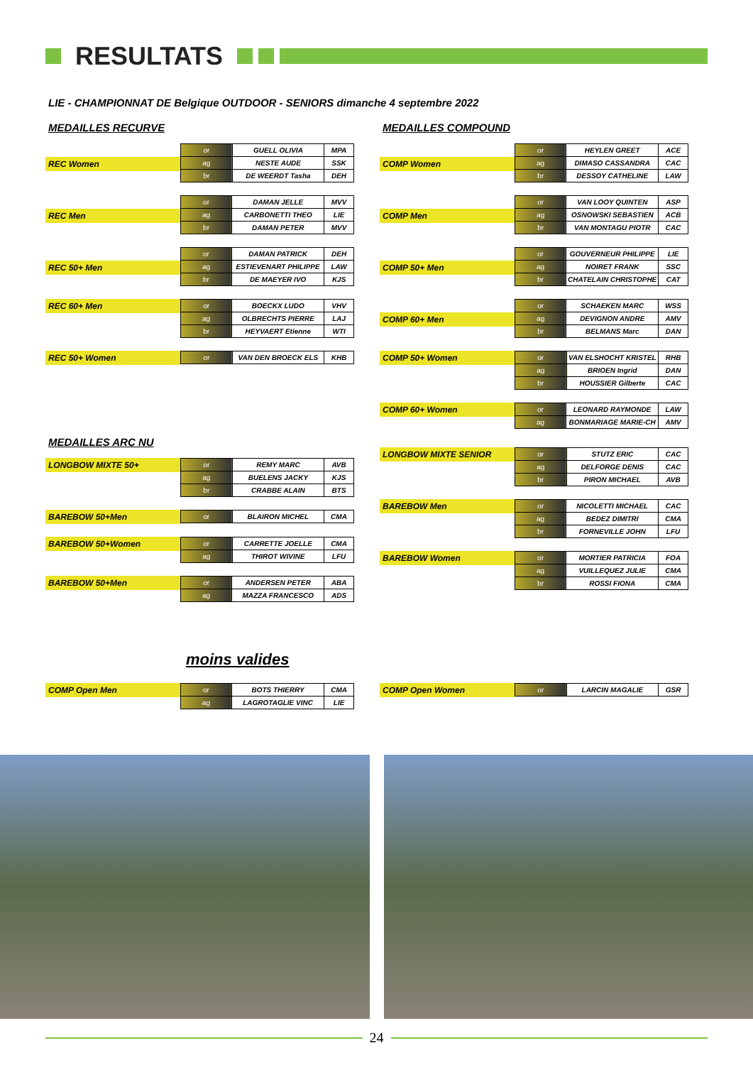RESULTATS
LIE - CHAMPIONNAT DE Belgique OUTDOOR - SENIORS dimanche 4 septembre 2022
MEDAILLES RECURVE
REC Women
| or | GUELL OLIVIA | MPA |
| ag | NESTE AUDE | SSK |
| br | DE WEERDT Tasha | DEH |
REC Men
| or | DAMAN JELLE | MVV |
| ag | CARBONETTI THEO | LIE |
| br | DAMAN PETER | MVV |
REC 50+ Men
| or | DAMAN PATRICK | DEH |
| ag | ESTIEVENART PHILIPPE | LAW |
| br | DE MAEYER IVO | KJS |
REC 60+ Men
| or | BOECKX LUDO | VHV |
| ag | OLBRECHTS PIERRE | LAJ |
| br | HEYVAERT Etienne | WTI |
REC 50+ Women
| or | VAN DEN BROECK ELS | KHB |
MEDAILLES ARC NU
LONGBOW MIXTE 50+
| or | REMY MARC | AVB |
| ag | BUELENS JACKY | KJS |
| br | CRABBE ALAIN | BTS |
BAREBOW 50+Men
| or | BLAIRON MICHEL | CMA |
BAREBOW 50+Women
| or | CARRETTE JOELLE | CMA |
| ag | THIROT WIVINE | LFU |
BAREBOW 50+Men
| or | ANDERSEN PETER | ABA |
| ag | MAZZA FRANCESCO | ADS |
MEDAILLES COMPOUND
COMP Women
| or | HEYLEN GREET | ACE |
| ag | DIMASO CASSANDRA | CAC |
| br | DESSOY CATHELINE | LAW |
COMP Men
| or | VAN LOOY QUINTEN | ASP |
| ag | OSNOWSKI SEBASTIEN | ACB |
| br | VAN MONTAGU PIOTR | CAC |
COMP 50+ Men
| or | GOUVERNEUR PHILIPPE | LIE |
| ag | NOIRET FRANK | SSC |
| br | CHATELAIN CHRISTOPHE | CAT |
COMP 60+ Men
| or | SCHAEKEN MARC | WSS |
| ag | DEVIGNON ANDRE | AMV |
| br | BELMANS Marc | DAN |
COMP 50+ Women
| or | VAN ELSHOCHT KRISTEL | RHB |
| ag | BRIOEN Ingrid | DAN |
| br | HOUSSIER Gilberte | CAC |
COMP 60+ Women
| or | LEONARD RAYMONDE | LAW |
| ag | BONMARIAGE MARIE-CH | AMV |
LONGBOW MIXTE SENIOR
| or | STUTZ ERIC | CAC |
| ag | DELFORGE DENIS | CAC |
| br | PIRON MICHAEL | AVB |
BAREBOW Men
| or | NICOLETTI MICHAEL | CAC |
| ag | BEDEZ DIMITRI | CMA |
| br | FORNEVILLE JOHN | LFU |
BAREBOW Women
| or | MORTIER PATRICIA | FOA |
| ag | VUILLEQUEZ JULIE | CMA |
| br | ROSSI FIONA | CMA |
moins valides
COMP Open Men
| or | BOTS THIERRY | CMA |
| ag | LAGROTAGLIE VINC | LIE |
COMP Open Women
| or | LARCIN MAGALIE | GSR |
24